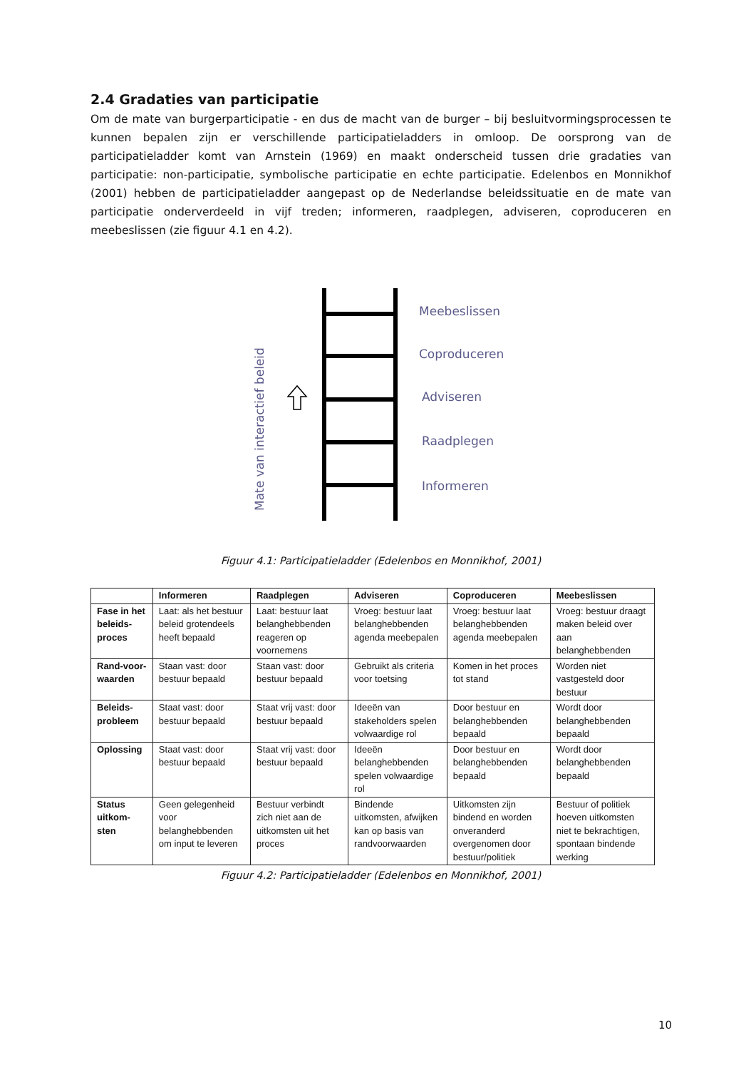2.4 Gradaties van participatie
Om de mate van burgerparticipatie - en dus de macht van de burger – bij besluitvormingsprocessen te kunnen bepalen zijn er verschillende participatieladders in omloop. De oorsprong van de participatieladder komt van Arnstein (1969) en maakt onderscheid tussen drie gradaties van participatie: non-participatie, symbolische participatie en echte participatie. Edelenbos en Monnikhof (2001) hebben de participatieladder aangepast op de Nederlandse beleidssituatie en de mate van participatie onderverdeeld in vijf treden; informeren, raadplegen, adviseren, coproduceren en meebeslissen (zie figuur 4.1 en 4.2).
Meebeslissen
Coproduceren
Adviseren
Raadplegen
Informeren
Mate van interactief beleid
Figuur 4.1: Participatieladder (Edelenbos en Monnikhof, 2001)
| | Informeren | Raadplegen | Adviseren | Coproduceren | Meebeslissen |
| --- | --- | --- | --- | --- | --- |
| Fase in het beleids-proces | Laat: als het bestuur beleid grotendeels heeft bepaald | Laat: bestuur laat belanghebbenden reageren op voornemens | Vroeg: bestuur laat belanghebbenden agenda meebepalen | Vroeg: bestuur laat belanghebbenden agenda meebepalen | Vroeg: bestuur draagt maken beleid over aan belanghebbenden |
| Rand-voor-waarden | Staan vast: door bestuur bepaald | Staan vast: door bestuur bepaald | Gebruikt als criteria voor toetsing | Komen in het proces tot stand | Worden niet vastgesteld door bestuur |
| Beleids-probleem | Staat vast: door bestuur bepaald | Staat vrij vast: door bestuur bepaald | Ideeën van stakeholders spelen volwaardige rol | Door bestuur en belanghebbenden bepaald | Wordt door belanghebbenden bepaald |
| Oplossing | Staat vast: door bestuur bepaald | Staat vrij vast: door bestuur bepaald | Ideeën belanghebbenden spelen volwaardige rol | Door bestuur en belanghebbenden bepaald | Wordt door belanghebbenden bepaald |
| Status uitkom-sten | Geen gelegenheid voor belanghebbenden om input te leveren | Bestuur verbindt zich niet aan de uitkomsten uit het proces | Bindende uitkomsten, afwijken kan op basis van randvoorwaarden | Uitkomsten zijn bindend en worden onveranderd overgenomen door bestuur/politiek | Bestuur of politiek hoeven uitkomsten niet te bekrachtigen, spontaan bindende werking |
Figuur 4.2: Participatieladder (Edelenbos en Monnikhof, 2001)
10